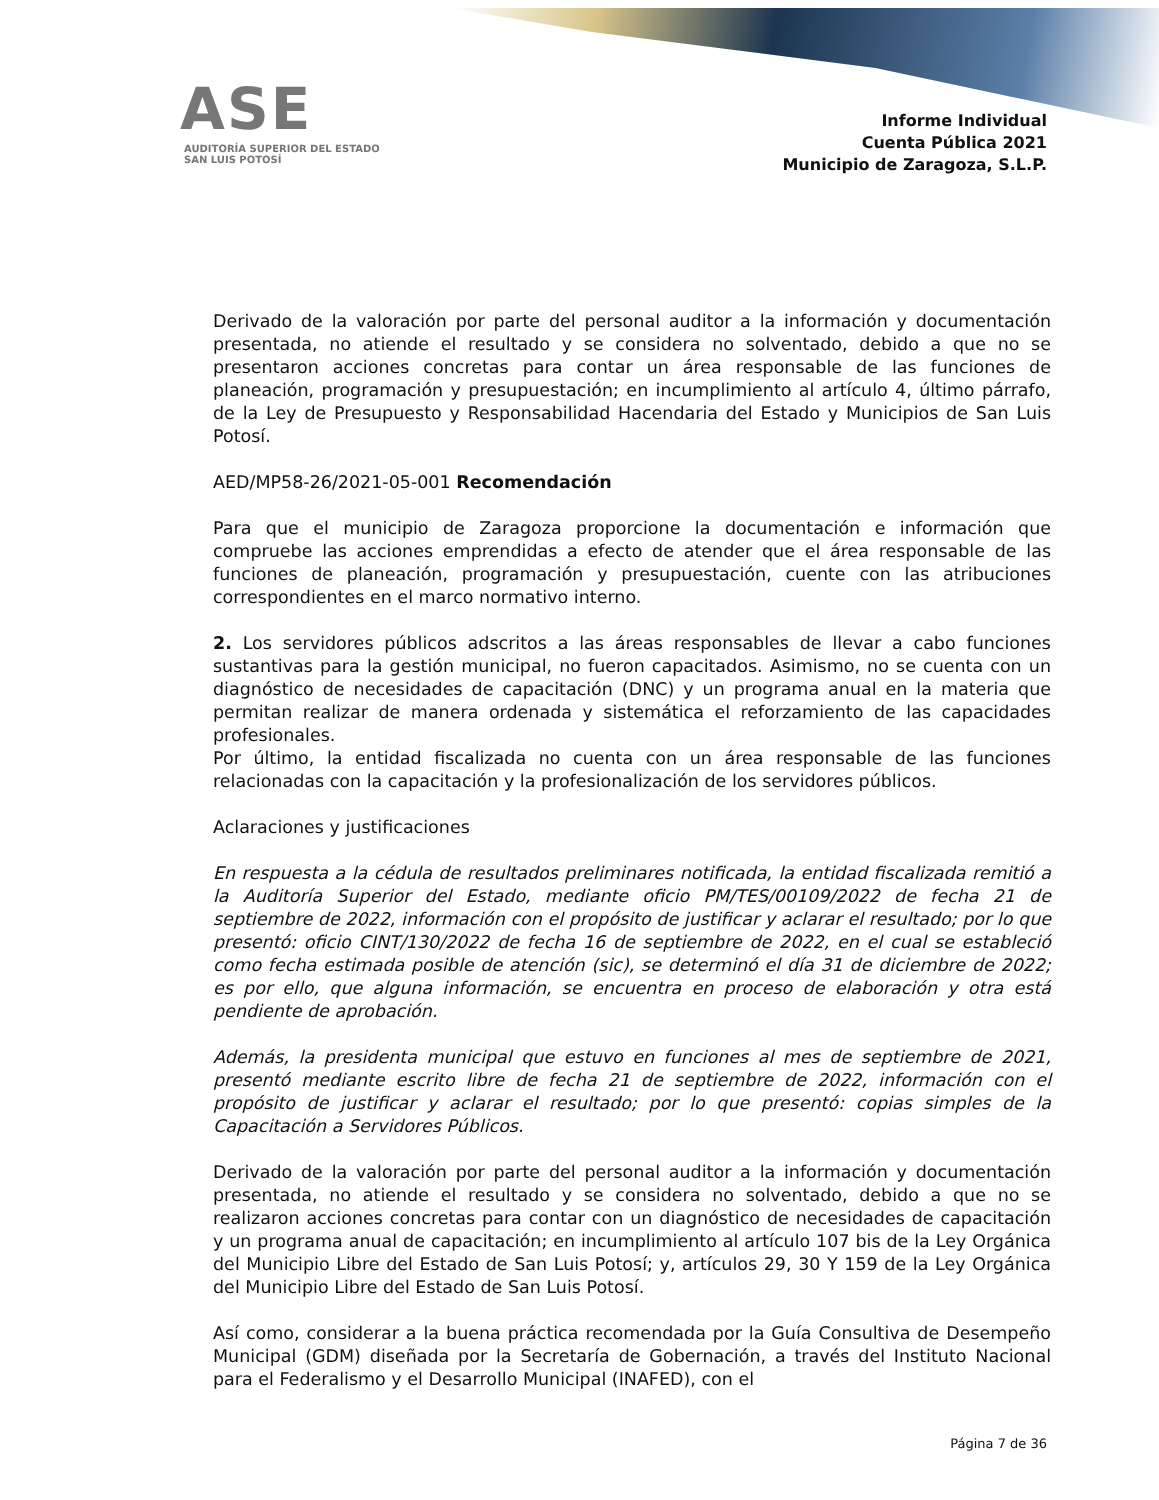ASE
AUDITORÍA SUPERIOR DEL ESTADO
SAN LUIS POTOSÍ
Informe Individual
Cuenta Pública 2021
Municipio de Zaragoza, S.L.P.
Derivado de la valoración por parte del personal auditor a la información y documentación presentada, no atiende el resultado y se considera no solventado, debido a que no se presentaron acciones concretas para contar un área responsable de las funciones de planeación, programación y presupuestación; en incumplimiento al artículo 4, último párrafo, de la Ley de Presupuesto y Responsabilidad Hacendaria del Estado y Municipios de San Luis Potosí.
AED/MP58-26/2021-05-001 Recomendación
Para que el municipio de Zaragoza proporcione la documentación e información que compruebe las acciones emprendidas a efecto de atender que el área responsable de las funciones de planeación, programación y presupuestación, cuente con las atribuciones correspondientes en el marco normativo interno.
2. Los servidores públicos adscritos a las áreas responsables de llevar a cabo funciones sustantivas para la gestión municipal, no fueron capacitados. Asimismo, no se cuenta con un diagnóstico de necesidades de capacitación (DNC) y un programa anual en la materia que permitan realizar de manera ordenada y sistemática el reforzamiento de las capacidades profesionales.
Por último, la entidad fiscalizada no cuenta con un área responsable de las funciones relacionadas con la capacitación y la profesionalización de los servidores públicos.
Aclaraciones y justificaciones
En respuesta a la cédula de resultados preliminares notificada, la entidad fiscalizada remitió a la Auditoría Superior del Estado, mediante oficio PM/TES/00109/2022 de fecha 21 de septiembre de 2022, información con el propósito de justificar y aclarar el resultado; por lo que presentó: oficio CINT/130/2022 de fecha 16 de septiembre de 2022, en el cual se estableció como fecha estimada posible de atención (sic), se determinó el día 31 de diciembre de 2022; es por ello, que alguna información, se encuentra en proceso de elaboración y otra está pendiente de aprobación.
Además, la presidenta municipal que estuvo en funciones al mes de septiembre de 2021, presentó mediante escrito libre de fecha 21 de septiembre de 2022, información con el propósito de justificar y aclarar el resultado; por lo que presentó: copias simples de la Capacitación a Servidores Públicos.
Derivado de la valoración por parte del personal auditor a la información y documentación presentada, no atiende el resultado y se considera no solventado, debido a que no se realizaron acciones concretas para contar con un diagnóstico de necesidades de capacitación y un programa anual de capacitación; en incumplimiento al artículo 107 bis de la Ley Orgánica del Municipio Libre del Estado de San Luis Potosí; y, artículos 29, 30 Y 159 de la Ley Orgánica del Municipio Libre del Estado de San Luis Potosí.
Así como, considerar a la buena práctica recomendada por la Guía Consultiva de Desempeño Municipal (GDM) diseñada por la Secretaría de Gobernación, a través del Instituto Nacional para el Federalismo y el Desarrollo Municipal (INAFED), con el
Página 7 de 36